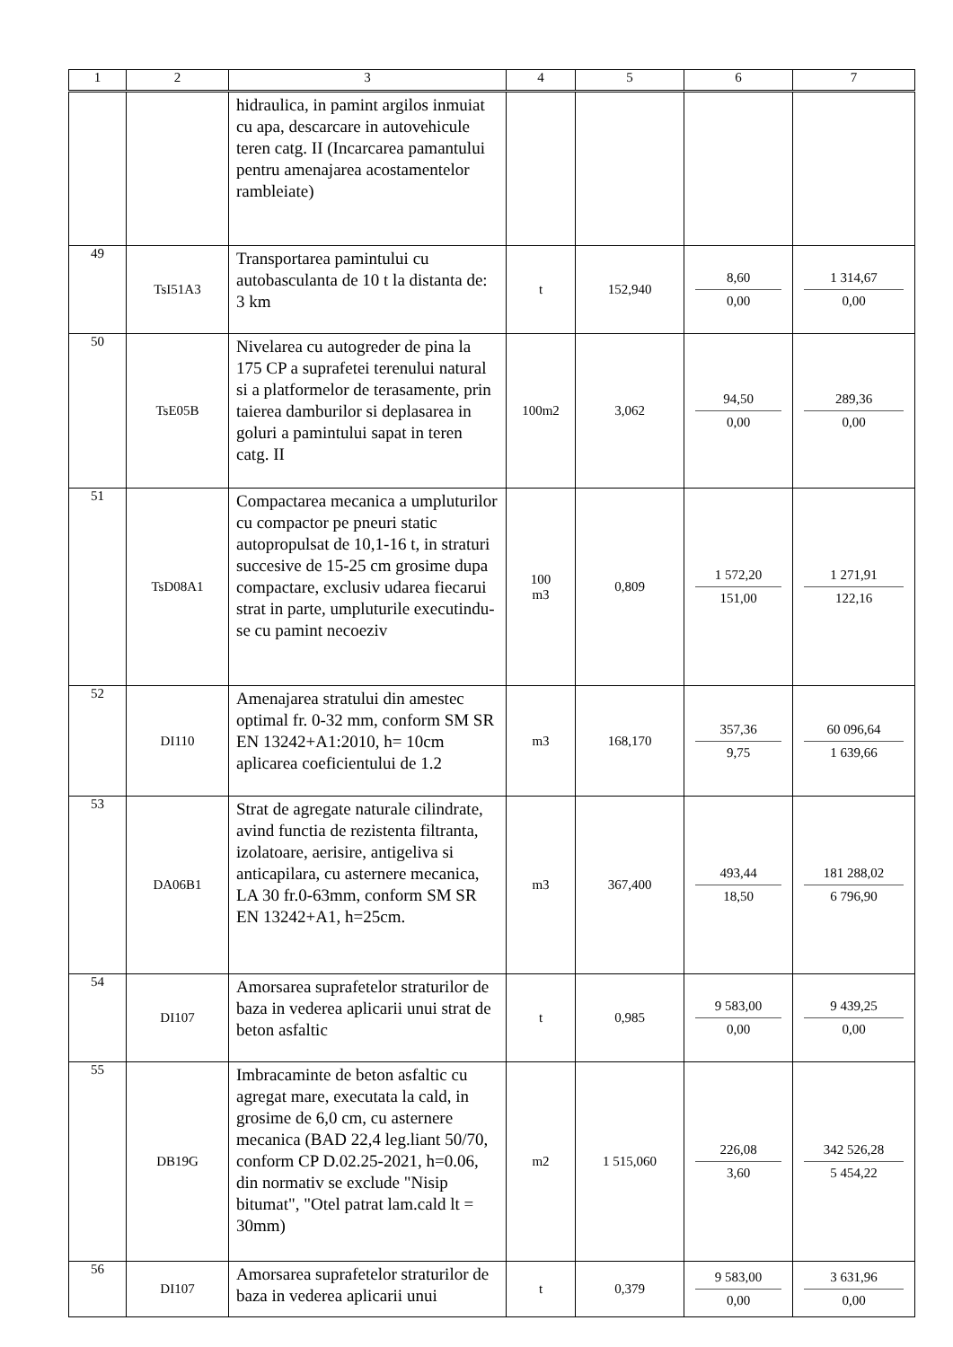| 1 | 2 | 3 | 4 | 5 | 6 | 7 |
| --- | --- | --- | --- | --- | --- | --- |
| | | hidraulica, in pamint argilos inmuiat cu apa, descarcare in autovehicule teren catg. II (Incarcarea pamantului pentru amenajarea acostamentelor rambleiate) | | | | |
| 49 | TsI51A3 | Transportarea pamintului cu autobasculanta de 10 t la distanta de: 3 km | t | 152,940 | 8,60 0,00 | 1 314,67 0,00 |
| 50 | TsE05B | Nivelarea cu autogreder de pina la 175 CP a suprafetei terenului natural si a platformelor de terasamente, prin taierea damburilor si deplasarea in goluri a pamintului sapat in teren catg. II | 100m2 | 3,062 | 94,50 0,00 | 289,36 0,00 |
| 51 | TsD08A1 | Compactarea mecanica a umpluturilor cu compactor pe pneuri static autopropulsat de 10,1-16 t, in straturi succesive de 15-25 cm grosime dupa compactare, exclusiv udarea fiecarui strat in parte, umpluturile executindu-se cu pamint necoeziv | 100 m3 | 0,809 | 1 572,20 151,00 | 1 271,91 122,16 |
| 52 | DI110 | Amenajarea stratului din amestec optimal fr. 0-32 mm, conform SM SR EN 13242+A1:2010, h= 10cm aplicarea coeficientului de 1.2 | m3 | 168,170 | 357,36 9,75 | 60 096,64 1 639,66 |
| 53 | DA06B1 | Strat de agregate naturale cilindrate, avind functia de rezistenta filtranta, izolatoare, aerisire, antigeliva si anticapilara, cu asternere mecanica, LA 30 fr.0-63mm, conform SM SR EN 13242+A1, h=25cm. | m3 | 367,400 | 493,44 18,50 | 181 288,02 6 796,90 |
| 54 | DI107 | Amorsarea suprafetelor straturilor de baza in vederea aplicarii unui strat de beton asfaltic | t | 0,985 | 9 583,00 0,00 | 9 439,25 0,00 |
| 55 | DB19G | Imbracaminte de beton asfaltic cu agregat mare, executata la cald, in grosime de 6,0 cm, cu asternere mecanica (BAD 22,4 leg.liant 50/70, conform CP D.02.25-2021, h=0.06, din normativ se exclude "Nisip bitumat", "Otel patrat lam.cald lt = 30mm) | m2 | 1 515,060 | 226,08 3,60 | 342 526,28 5 454,22 |
| 56 | DI107 | Amorsarea suprafetelor straturilor de baza in vederea aplicarii unui | t | 0,379 | 9 583,00 0,00 | 3 631,96 0,00 |